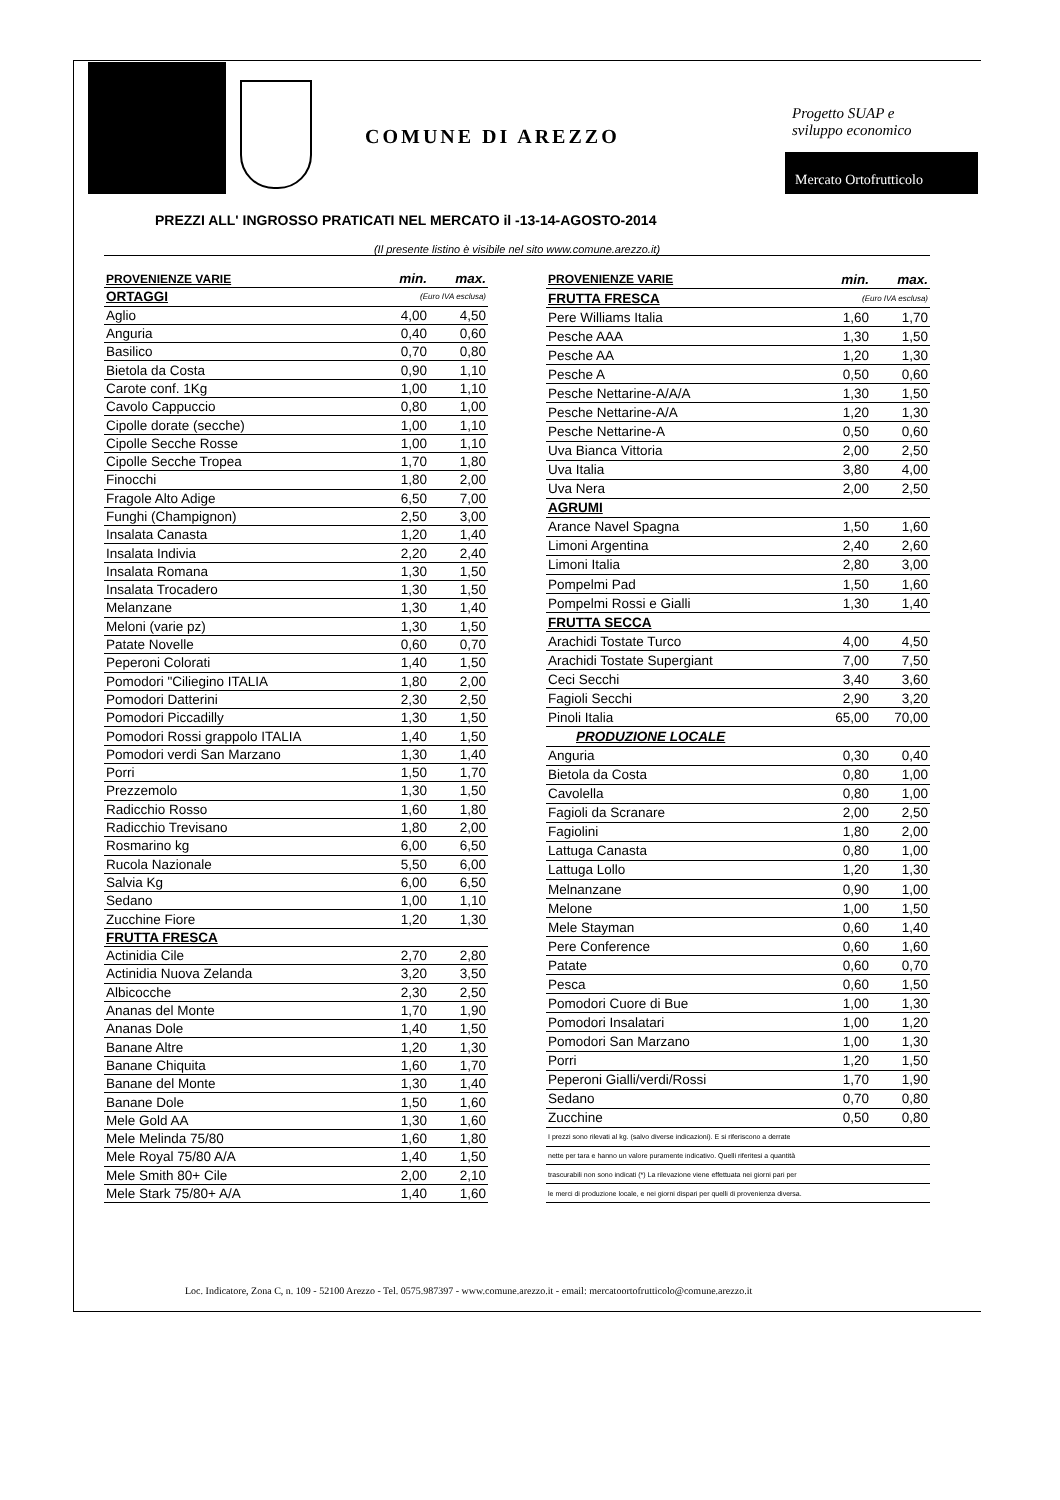COMUNE DI AREZZO
Progetto SUAP e
sviluppo economico
Mercato Ortofrutticolo
PREZZI ALL' INGROSSO PRATICATI NEL MERCATO il -13-14-AGOSTO-2014
(Il presente listino è visibile nel sito www.comune.arezzo.it)
| PROVENIENZE VARIE | min. | max. |
| --- | --- | --- |
| ORTAGGI | (Euro IVA esclusa) | |
| Aglio | 4,00 | 4,50 |
| Anguria | 0,40 | 0,60 |
| Basilico | 0,70 | 0,80 |
| Bietola da Costa | 0,90 | 1,10 |
| Carote conf. 1Kg | 1,00 | 1,10 |
| Cavolo Cappuccio | 0,80 | 1,00 |
| Cipolle dorate (secche) | 1,00 | 1,10 |
| Cipolle Secche Rosse | 1,00 | 1,10 |
| Cipolle Secche Tropea | 1,70 | 1,80 |
| Finocchi | 1,80 | 2,00 |
| Fragole Alto Adige | 6,50 | 7,00 |
| Funghi (Champignon) | 2,50 | 3,00 |
| Insalata Canasta | 1,20 | 1,40 |
| Insalata Indivia | 2,20 | 2,40 |
| Insalata Romana | 1,30 | 1,50 |
| Insalata Trocadero | 1,30 | 1,50 |
| Melanzane | 1,30 | 1,40 |
| Meloni (varie pz) | 1,30 | 1,50 |
| Patate Novelle | 0,60 | 0,70 |
| Peperoni Colorati | 1,40 | 1,50 |
| Pomodori "Ciliegino ITALIA | 1,80 | 2,00 |
| Pomodori Datterini | 2,30 | 2,50 |
| Pomodori Piccadilly | 1,30 | 1,50 |
| Pomodori Rossi grappolo ITALIA | 1,40 | 1,50 |
| Pomodori verdi San Marzano | 1,30 | 1,40 |
| Porri | 1,50 | 1,70 |
| Prezzemolo | 1,30 | 1,50 |
| Radicchio Rosso | 1,60 | 1,80 |
| Radicchio Trevisano | 1,80 | 2,00 |
| Rosmarino kg | 6,00 | 6,50 |
| Rucola Nazionale | 5,50 | 6,00 |
| Salvia Kg | 6,00 | 6,50 |
| Sedano | 1,00 | 1,10 |
| Zucchine Fiore | 1,20 | 1,30 |
| FRUTTA FRESCA | | |
| Actinidia Cile | 2,70 | 2,80 |
| Actinidia Nuova Zelanda | 3,20 | 3,50 |
| Albicocche | 2,30 | 2,50 |
| Ananas del Monte | 1,70 | 1,90 |
| Ananas Dole | 1,40 | 1,50 |
| Banane Altre | 1,20 | 1,30 |
| Banane Chiquita | 1,60 | 1,70 |
| Banane del Monte | 1,30 | 1,40 |
| Banane Dole | 1,50 | 1,60 |
| Mele Gold AA | 1,30 | 1,60 |
| Mele Melinda 75/80 | 1,60 | 1,80 |
| Mele Royal 75/80 A/A | 1,40 | 1,50 |
| Mele Smith 80+ Cile | 2,00 | 2,10 |
| Mele Stark 75/80+ A/A | 1,40 | 1,60 |
| PROVENIENZE VARIE | min. | max. |
| --- | --- | --- |
| FRUTTA FRESCA | (Euro IVA esclusa) | |
| Pere Williams Italia | 1,60 | 1,70 |
| Pesche AAA | 1,30 | 1,50 |
| Pesche AA | 1,20 | 1,30 |
| Pesche A | 0,50 | 0,60 |
| Pesche Nettarine-A/A/A | 1,30 | 1,50 |
| Pesche Nettarine-A/A | 1,20 | 1,30 |
| Pesche Nettarine-A | 0,50 | 0,60 |
| Uva Bianca Vittoria | 2,00 | 2,50 |
| Uva Italia | 3,80 | 4,00 |
| Uva Nera | 2,00 | 2,50 |
| AGRUMI | | |
| Arance Navel Spagna | 1,50 | 1,60 |
| Limoni Argentina | 2,40 | 2,60 |
| Limoni Italia | 2,80 | 3,00 |
| Pompelmi Pad | 1,50 | 1,60 |
| Pompelmi Rossi e Gialli | 1,30 | 1,40 |
| FRUTTA SECCA | | |
| Arachidi Tostate Turco | 4,00 | 4,50 |
| Arachidi Tostate Supergiant | 7,00 | 7,50 |
| Ceci Secchi | 3,40 | 3,60 |
| Fagioli Secchi | 2,90 | 3,20 |
| Pinoli Italia | 65,00 | 70,00 |
| PRODUZIONE LOCALE | | |
| Anguria | 0,30 | 0,40 |
| Bietola da Costa | 0,80 | 1,00 |
| Cavolella | 0,80 | 1,00 |
| Fagioli da Scranare | 2,00 | 2,50 |
| Fagiolini | 1,80 | 2,00 |
| Lattuga Canasta | 0,80 | 1,00 |
| Lattuga Lollo | 1,20 | 1,30 |
| Melnanzane | 0,90 | 1,00 |
| Melone | 1,00 | 1,50 |
| Mele Stayman | 0,60 | 1,40 |
| Pere Conference | 0,60 | 1,60 |
| Patate | 0,60 | 0,70 |
| Pesca | 0,60 | 1,50 |
| Pomodori Cuore di Bue | 1,00 | 1,30 |
| Pomodori Insalatari | 1,00 | 1,20 |
| Pomodori San Marzano | 1,00 | 1,30 |
| Porri | 1,20 | 1,50 |
| Peperoni Gialli/verdi/Rossi | 1,70 | 1,90 |
| Sedano | 0,70 | 0,80 |
| Zucchine | 0,50 | 0,80 |
| I prezzi sono rilevati al kg. (salvo diverse indicazioni). E si riferiscono a derrate | | |
| nette per tara e hanno un valore puramente indicativo. Quelli riferitesi a quantità | | |
| trascurabili non sono indicati (*) La rilevazione viene effettuata nei giorni pari per | | |
| le merci di produzione locale, e nei giorni dispari per quelli di provenienza diversa. | | |
Loc. Indicatore, Zona C, n. 109 - 52100 Arezzo - Tel. 0575.987397 - www.comune.arezzo.it - email: mercatoortofrutticolo@comune.arezzo.it